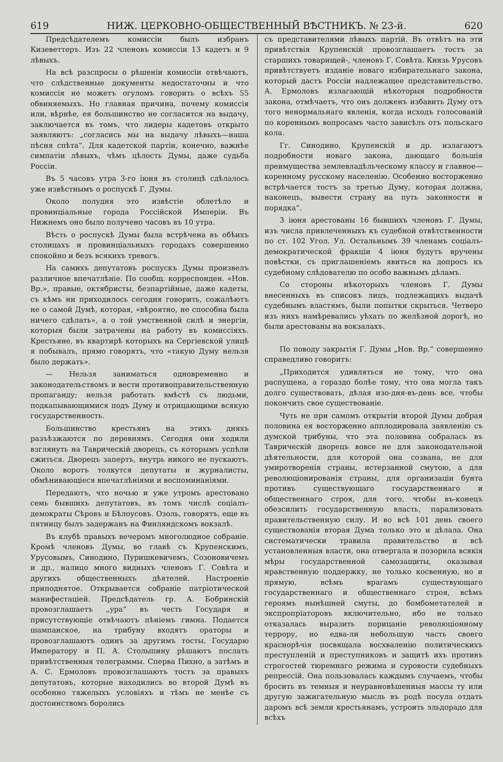619 НИЖ. ЦЕРКОВНО-ОБЩЕСТВЕННЫЙ ВѢСТНИКЪ. № 23-й. 620
Предсѣдателемъ комиссіи былъ избранъ Кизеветтеръ. Изъ 22 членовъ комиссіи 13 кадетъ и 9 лѣвыхъ.
На всѣ разспросы о рѣшеніи комиссіи отвѣчаютъ, что слѣдственные документы недостаточны и что комиссія не можетъ огуломъ говорить о всѣхъ 55 обвиняемыхъ. Но главная причина, почему комиссія или, вѣрнѣе, ея большинство не согласится на выдачу, заключается въ томъ, что лидеры кадетовъ открыто заявляютъ: „согласись мы на выдачу лѣвыхъ—наша пѣсня спѣта“. Для кадетской партіи, конечно, важнѣе симпатіи лѣвыхъ, чѣмъ цѣлость Думы, даже судьба Россіи.
Въ 5 часовъ утра 3-го іюня въ столицѣ сдѣлалось уже извѣстнымъ о роспускѣ Г. Думы.
Около полудня это извѣстіе облетѣло и провинціальные города Россійской Имперіи. Въ Нижнемъ оно было получено часовъ въ 10 утра.
Вѣсть о роспускѣ Думы была встрѣчена въ обѣихъ столицахъ и провинціальныхъ городахъ совершенно спокойно и безъ всякихъ тревогъ.
На самихъ депутатовъ роспускъ Думы произвелъ различное впечатлѣніе. По сообщ. корреспонден. «Нов. Вр.», правые, октябристы, безпартійные, даже кадеты, съ кѣмъ ни приходилось сегодня говорить, сожалѣютъ не о самой Думѣ, которая, «вѣроятно, не способна была ничего сдѣлать», а о той умственной силѣ и энергіи, которыя были затрачены на работу въ комиссіяхъ. Крестьяне, въ квартирѣ которыхъ на Сергіевской улицѣ я побывалъ, прямо говорятъ, что «такую Думу нельзя было держать».
— Нельзя заниматься одновременно и законодательствомъ и вести противоправительственную пропаганду; нельзя работать вмѣстѣ съ людьми, подкапывающимися подъ Думу и отрицающими всякую государственность.
Большинство крестьянъ на этихъ дняхъ разъѣзжаются по деревнямъ. Сегодня они ходили взглянуть на Таврическій дворецъ, съ которымъ успѣли сжиться. Дворецъ запертъ, внутрь никого не пускаютъ. Около воротъ толкутся депутаты и журналисты, обмѣнивающіеся впечатлѣніями и воспоминаніями.
Передаютъ, что ночью и уже утромъ арестовано семь бывшихъ депутатовъ, въ томъ числѣ соціалъ-демократы Сѣровъ и Бѣлоусовъ. Озоль, говорятъ, еще въ пятницу былъ задержанъ на Финляндскомъ вокзалѣ.
Въ клубѣ правыхъ вечеромъ многолюдное собраніе. Кромѣ членовъ Думы, во главѣ съ Крупенскимъ, Урусовымъ, Синодино, Пуришкевичемъ, Созоновичемъ и др., налицо много видныхъ членовъ Г. Совѣта и другихъ общественныхъ дѣятелей. Настроеніе приподнятое. Открывается собраніе патріотической манифестаціей. Предсѣдатель гр. А. Бобринскій провозглашаетъ „ура“ въ честь Государя и присутствующіе отвѣчаютъ пѣніемъ гимна. Подается шампанское, на трибуну входятъ ораторы и провозглашаютъ одинъ за другимъ тосты. Государю Императору и П. А. Столыпину рѣшаютъ послать привѣтственныя телеграммы. Сперва Пихно, а затѣмъ и А. С. Ермоловъ провозглашаютъ тостъ за правыхъ депутатовъ, которые находились во второй Думѣ въ особенно тяжелыхъ условіяхъ и тѣмъ не менѣе съ достоинствомъ боролись
съ представителями лѣвыхъ партій. Въ отвѣтъ на эти привѣтствія Крупенскій провозглашаетъ тостъ за старшихъ товарищей-, членовъ Г. Совѣта. Князь Урусовъ привѣтствуетъ изданіе новаго избирательнаго закона, который дастъ Россіи надлежащее представительство. А. Ермоловъ излагающій нѣкоторыя подробности закона, отмѣчаетъ, что онъ долженъ избавить Думу отъ того ненормальнаго явленія, когда исходъ голосованій по кореннымъ вопросамъ часто зависѣлъ отъ польскаго кола.
Гг. Синодино, Крупенскій и др. излагаютъ подробности новаго закона, дающаго большія преимущества землевладѣльческому классу и главное—коренному русскому населенію. Особенно восторженно встрѣчается тостъ за третью Думу, которая должна, наконецъ, вывести страну на путь законности и порядка“.
3 іюня арестованы 16 бывшихъ членовъ Г. Думы, изъ числа привлеченныхъ къ судебной отвѣтственности по ст. 102 Угол. Ул. Остальнымъ 39 членамъ соціалъ-демократической фракціи 4 іюня будутъ вручены повѣстки, съ приглашеніемъ явиться на допросъ къ судебному слѣдователю по особо важнымъ дѣламъ.
Со стороны нѣкоторыхъ членовъ Г. Думы внесенныхъ въ списокъ лицъ, подлежащихъ выдачѣ судебнымъ властямъ, были попытки скрыться. Четверо изъ нихъ намѣревались уѣхать по желѣзной дорогѣ, но были арестованы на вокзалахъ.
По поводу закрытія Г. Думы „Нов. Вр.“ совершенно справедливо говоритъ:
„Приходится удивляться не тому, что она распущена, а гораздо болѣе тому, что она могла такъ долго существовать, дѣлая изо-дня-въ-день все, чтобы покончить свое существованіе.
Чуть не при самомъ открытіи второй Думы добрая половина ея восторженно апплодировала заявленію съ думской трибуны, что эта половина собралась въ Таврическій дворецъ вовсе не для законодательной дѣятельности, для которой она созвана, не для умиротворенія страны, истерзанной смутою, а для революціонированія страны, для организаціи бунта противъ существующаго государственнаго и общественнаго строя, для того, чтобы въ-конецъ обезсилить государственную власть, парализовать правительственную силу. И во всѣ 101 день своего существованія вторая Дума только это и дѣлала. Она систематически травила правительство и всѣ установленныя власти, она отвергала и позорила всякія мѣры государственной самозащиты, оказывая нравственную поддержку, не только косвенную, но и прямую, всѣмъ врагамъ существующаго государственнаго и общественнаго строя, всѣмъ героямъ нынѣшней смуты, до бомбометателей и экспропріаторовъ включительно, ибо не только отказалась выразить порицаніе революціонному террору, но едва-ли небольшую часть своего краснорѣчія посвящала восхваленію политическихъ преступленій и преступниковъ и защитѣ ихъ противъ строгостей тюремнаго режима и суровости судебныхъ репрессій. Она пользовалась каждымъ случаемъ, чтобы бросить въ темныя и неуравновѣшенныя массы ту или другую зажигательную мысль въ родѣ посула отдать даромъ всѣ земли крестьянамъ, устроить эльдорадо для всѣхъ